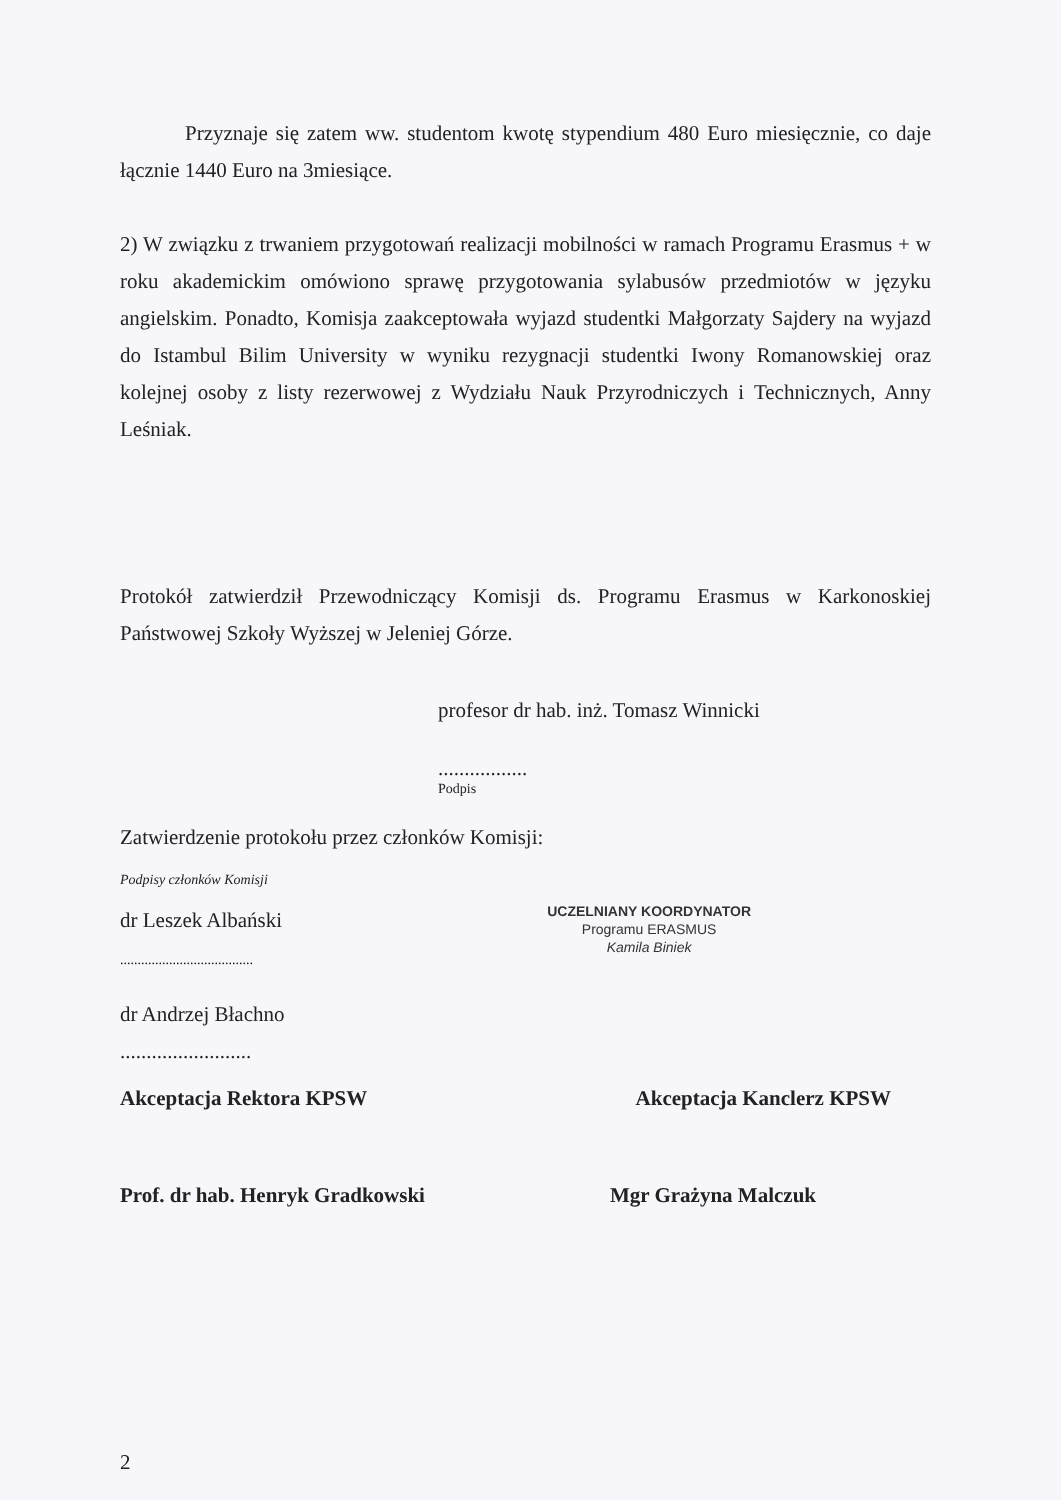Przyznaje się zatem ww. studentom kwotę stypendium 480 Euro miesięcznie, co daje łącznie 1440 Euro na 3miesiące.
2) W związku z trwaniem przygotowań realizacji mobilności w ramach Programu Erasmus + w roku akademickim omówiono sprawę przygotowania sylabusów przedmiotów w języku angielskim. Ponadto, Komisja zaakceptowała wyjazd studentki Małgorzaty Sajdery na wyjazd do Istambul Bilim University w wyniku rezygnacji studentki Iwony Romanowskiej oraz kolejnej osoby z listy rezerwowej z Wydziału Nauk Przyrodniczych i Technicznych, Anny Leśniak.
Protokół zatwierdził Przewodniczący Komisji ds. Programu Erasmus w Karkonoskiej Państwowej Szkoły Wyższej w Jeleniej Górze.
profesor dr hab. inż. Tomasz Winnicki
.................
Podpis
Zatwierdzenie protokołu przez członków Komisji:
Podpisy członków Komisji
dr Leszek Albański
......................................
UCZELNIANY KOORDYNATOR
Programu ERASMUS
Kamila Biniek
dr Andrzej Błachno
.........................
Akceptacja Rektora KPSW Akceptacja Kanclerz KPSW
Prof. dr hab. Henryk Gradkowski Mgr Grażyna Malczuk
2